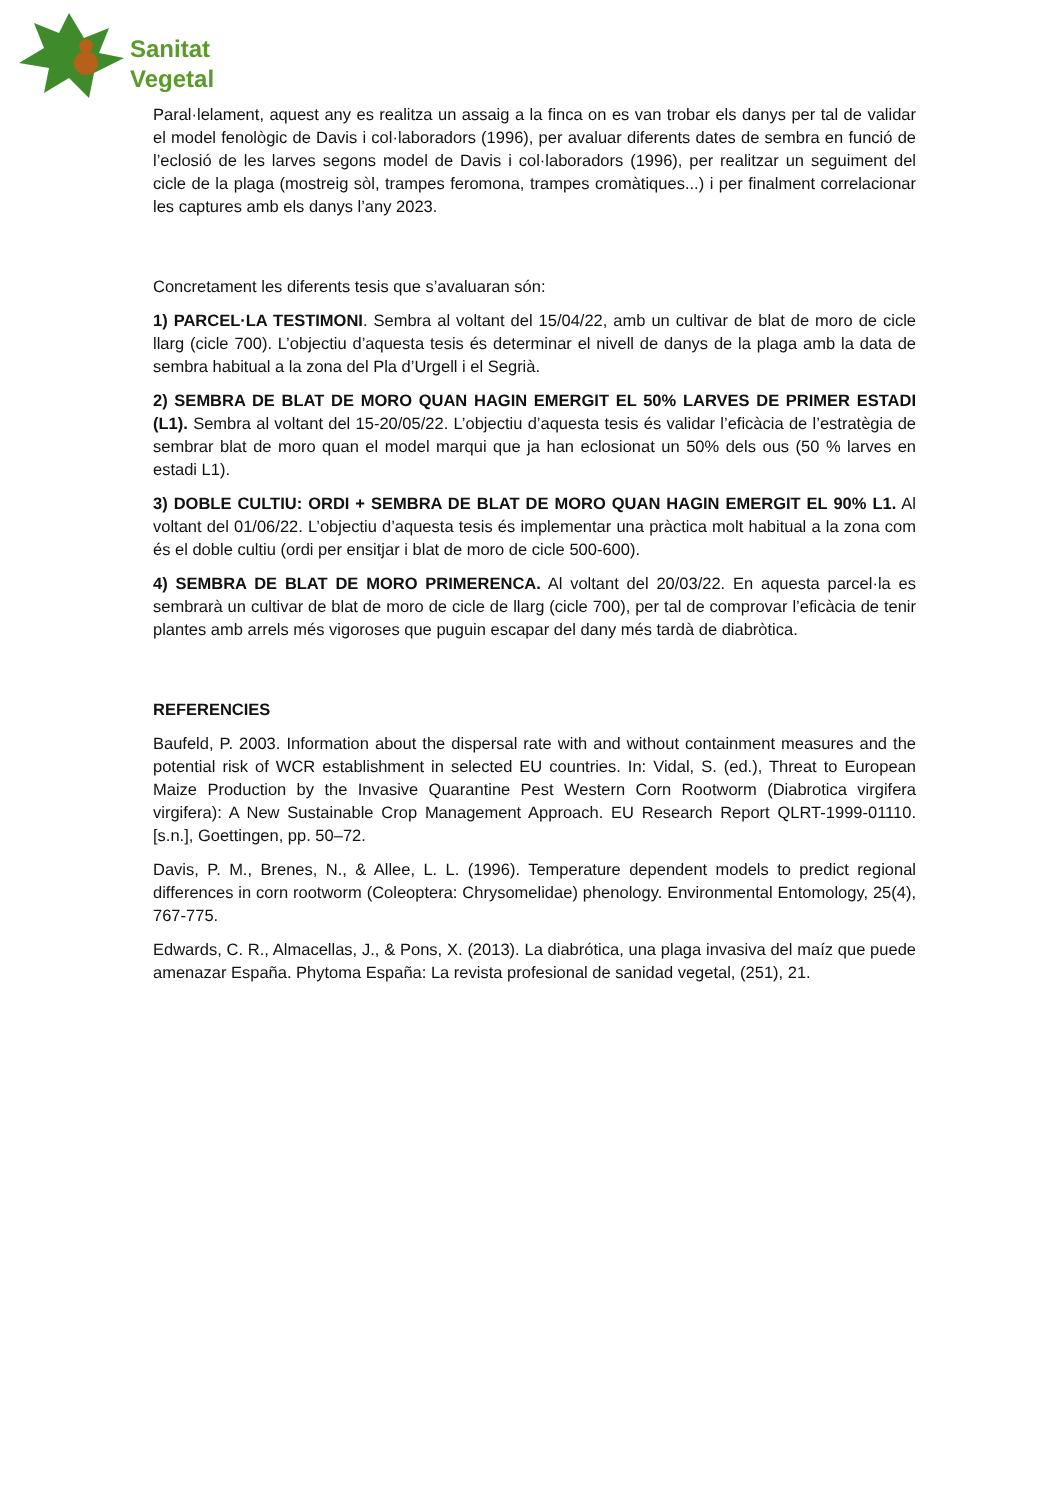Sanitat
Vegetal
Paral·lelament, aquest any es realitza un assaig a la finca on es van trobar els danys per tal de validar el model fenològic de Davis i col·laboradors (1996), per avaluar diferents dates de sembra en funció de l’eclosió de les larves segons model de Davis i col·laboradors (1996), per realitzar un seguiment del cicle de la plaga (mostreig sòl, trampes feromona, trampes cromàtiques...) i per finalment correlacionar les captures amb els danys l’any 2023.
Concretament les diferents tesis que s’avaluaran són:
1) PARCEL·LA TESTIMONI. Sembra al voltant del 15/04/22, amb un cultivar de blat de moro de cicle llarg (cicle 700). L’objectiu d’aquesta tesis és determinar el nivell de danys de la plaga amb la data de sembra habitual a la zona del Pla d’Urgell i el Segrià.
2) SEMBRA DE BLAT DE MORO QUAN HAGIN EMERGIT EL 50% LARVES DE PRIMER ESTADI (L1). Sembra al voltant del 15-20/05/22. L’objectiu d’aquesta tesis és validar l’eficàcia de l’estratègia de sembrar blat de moro quan el model marqui que ja han eclosionat un 50% dels ous (50 % larves en estadi L1).
3) DOBLE CULTIU: ORDI + SEMBRA DE BLAT DE MORO QUAN HAGIN EMERGIT EL 90% L1. Al voltant del 01/06/22. L’objectiu d’aquesta tesis és implementar una pràctica molt habitual a la zona com és el doble cultiu (ordi per ensitjar i blat de moro de cicle 500-600).
4) SEMBRA DE BLAT DE MORO PRIMERENCA. Al voltant del 20/03/22. En aquesta parcel·la es sembrarà un cultivar de blat de moro de cicle de llarg (cicle 700), per tal de comprovar l’eficàcia de tenir plantes amb arrels més vigoroses que puguin escapar del dany més tardà de diabròtica.
REFERENCIES
Baufeld, P. 2003. Information about the dispersal rate with and without containment measures and the potential risk of WCR establishment in selected EU countries. In: Vidal, S. (ed.), Threat to European Maize Production by the Invasive Quarantine Pest Western Corn Rootworm (Diabrotica virgifera virgifera): A New Sustainable Crop Management Approach. EU Research Report QLRT-1999-01110. [s.n.], Goettingen, pp. 50–72.
Davis, P. M., Brenes, N., & Allee, L. L. (1996). Temperature dependent models to predict regional differences in corn rootworm (Coleoptera: Chrysomelidae) phenology. Environmental Entomology, 25(4), 767-775.
Edwards, C. R., Almacellas, J., & Pons, X. (2013). La diabrótica, una plaga invasiva del maíz que puede amenazar España. Phytoma España: La revista profesional de sanidad vegetal, (251), 21.